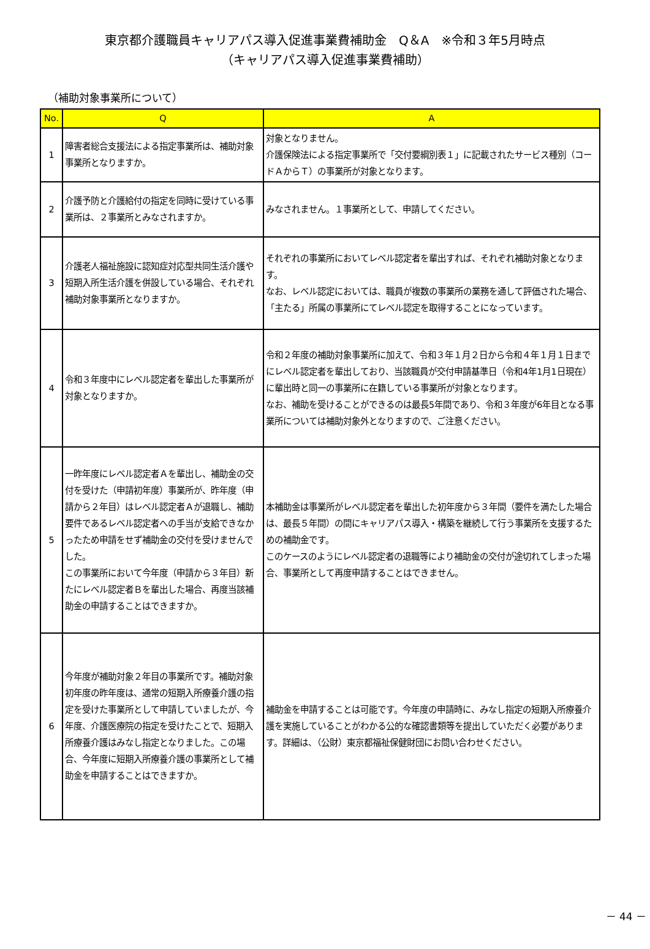東京都介護職員キャリアパス導入促進事業費補助金　Q＆A　※令和３年5月時点
（キャリアパス導入促進事業費補助）
（補助対象事業所について）
| No. | Q | A |
| --- | --- | --- |
| 1 | 障害者総合支援法による指定事業所は、補助対象事業所となりますか。 | 対象となりません。 介護保険法による指定事業所で「交付要綱別表１」に記載されたサービス種別（コードＡからＴ）の事業所が対象となります。 |
| 2 | 介護予防と介護給付の指定を同時に受けている事業所は、２事業所とみなされますか。 | みなされません。１事業所として、申請してください。 |
| 3 | 介護老人福祉施設に認知症対応型共同生活介護や短期入所生活介護を併設している場合、それぞれ補助対象事業所となりますか。 | それぞれの事業所においてレベル認定者を輩出すれば、それぞれ補助対象となります。 なお、レベル認定においては、職員が複数の事業所の業務を通して評価された場合、「主たる」所属の事業所にてレベル認定を取得することになっています。 |
| 4 | 令和３年度中にレベル認定者を輩出した事業所が対象となりますか。 | 令和２年度の補助対象事業所に加えて、令和３年１月２日から令和４年１月１日までにレベル認定者を輩出しており、当該職員が交付申請基準日（令和4年1月1日現在）に輩出時と同一の事業所に在籍している事業所が対象となります。 なお、補助を受けることができるのは最長5年間であり、令和３年度が6年目となる事業所については補助対象外となりますので、ご注意ください。 |
| 5 | 一昨年度にレベル認定者Ａを輩出し、補助金の交付を受けた（申請初年度）事業所が、昨年度（申請から２年目）はレベル認定者Ａが退職し、補助要件であるレベル認定者への手当が支給できなかったため申請をせず補助金の交付を受けませんでした。 この事業所において今年度（申請から３年目）新たにレベル認定者Ｂを輩出した場合、再度当該補助金の申請することはできますか。 | 本補助金は事業所がレベル認定者を輩出した初年度から３年間（要件を満たした場合は、最長５年間）の間にキャリアパス導入・構築を継続して行う事業所を支援するための補助金です。 このケースのようにレベル認定者の退職等により補助金の交付が途切れてしまった場合、事業所として再度申請することはできません。 |
| 6 | 今年度が補助対象２年目の事業所です。補助対象初年度の昨年度は、通常の短期入所療養介護の指定を受けた事業所として申請していましたが、今年度、介護医療院の指定を受けたことで、短期入所療養介護はみなし指定となりました。この場合、今年度に短期入所療養介護の事業所として補助金を申請することはできますか。 | 補助金を申請することは可能です。今年度の申請時に、みなし指定の短期入所療養介護を実施していることがわかる公的な確認書類等を提出していただく必要があります。詳細は、（公財）東京都福祉保健財団にお問い合わせください。 |
－ 44 －